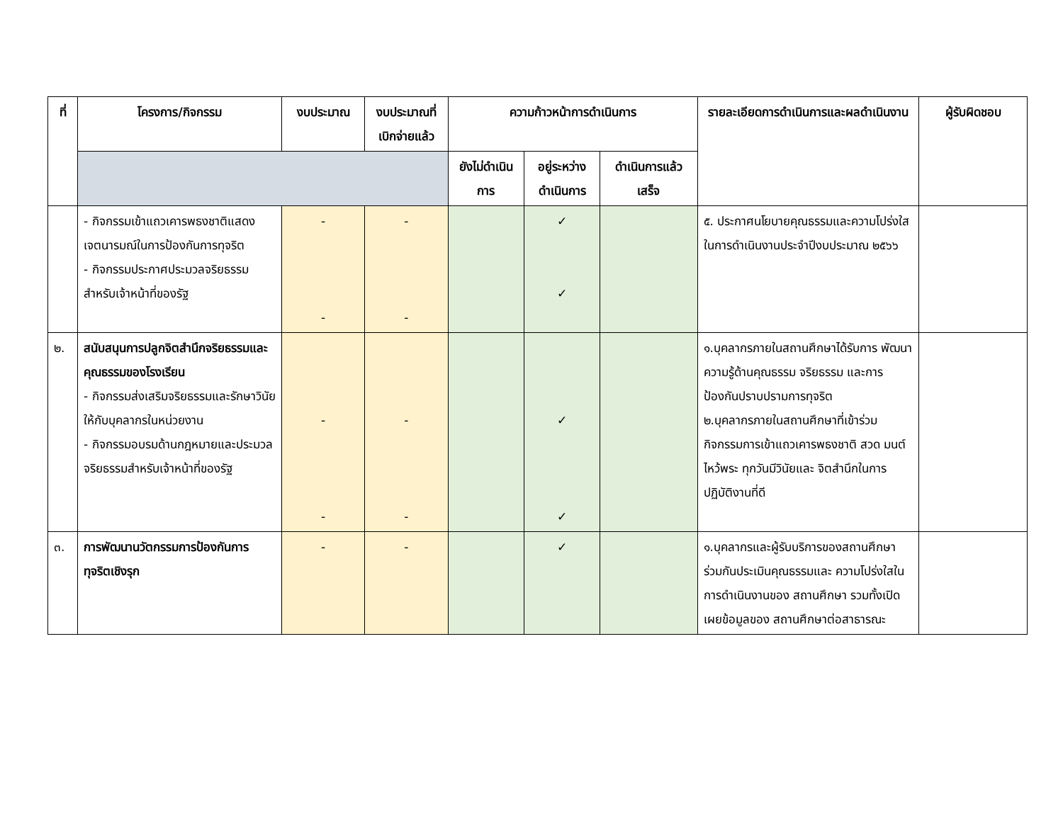| ที่ | โครงการ/กิจกรรม | งบประมาณ | งบประมาณที่เบิกจ่ายแล้ว | ความก้าวหน้าการดำเนินการ | | | รายละเอียดการดำเนินการและผลดำเนินงาน | ผู้รับผิดชอบ |
| --- | --- | --- | --- | --- | --- | --- | --- | --- |
| | | | | ยังไม่ดำเนินการ | อยู่ระหว่างดำเนินการ | ดำเนินการแล้วเสร็จ | | |
| | - กิจกรรมเข้าแถวเคารพธงชาติแสดงเจตนารมณ์ในการป้องกันการทุจริต - กิจกรรมประกาศประมวลจริยธรรมสำหรับเจ้าหน้าที่ของรัฐ | - - | - - | | ✓ ✓ | | ๕. ประกาศนโยบายคุณธรรมและความโปร่งใส ในการดำเนินงานประจำปีงบประมาณ ๒๕๖๖ | |
| ๒. | สนับสนุนการปลูกจิตสำนึกจริยธรรมและคุณธรรมของโรงเรียน - กิจกรรมส่งเสริมจริยธรรมและรักษาวินัยให้กับบุคลากรในหน่วยงาน - กิจกรรมอบรมด้านกฎหมายและประมวลจริยธรรมสำหรับเจ้าหน้าที่ของรัฐ | - - | - - | | ✓ ✓ | | ๑.บุคลากรภายในสถานศึกษาได้รับการ พัฒนาความรู้ด้านคุณธรรม จริยธรรม และการป้องกันปราบปรามการทุจริต ๒.บุคลากรภายในสถานศึกษาที่เข้าร่วม กิจกรรมการเข้าแถวเคารพธงชาติ สวด มนต์ไหว้พระ ทุกวันมีวินัยและ จิตสำนึกในการปฏิบัติงานที่ดี | |
| ๓. | การพัฒนานวัตกรรมการป้องกันการทุจริตเชิงรุก | - | - | | ✓ | | ๑.บุคลากรและผู้รับบริการของสถานศึกษาร่วมกันประเมินคุณธรรมและ ความโปร่งใสในการดำเนินงานของ สถานศึกษา รวมทั้งเปิดเผยข้อมูลของ สถานศึกษาต่อสาธารณะ | |